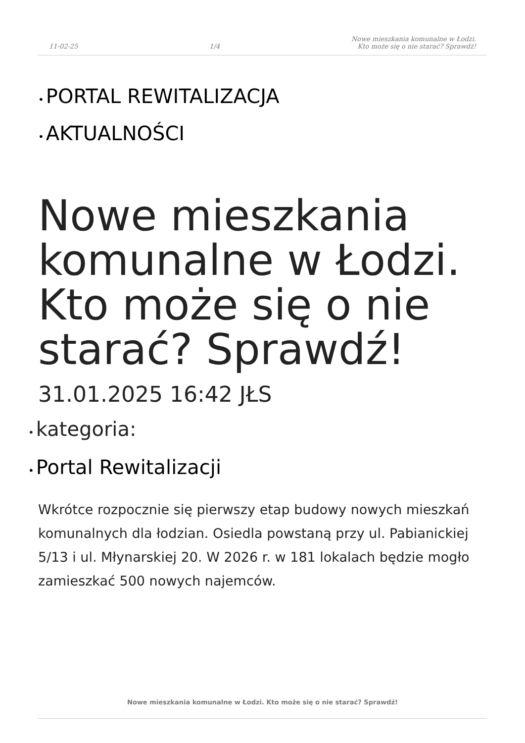11-02-25 1/4 Nowe mieszkania komunalne w Łodzi.
Kto może się o nie starać? Sprawdź!
• PORTAL REWITALIZACJA
• AKTUALNOŚCI
Nowe mieszkania komunalne w Łodzi. Kto może się o nie starać? Sprawdź!
31.01.2025 16:42 JŁS
• kategoria:
• Portal Rewitalizacji
Wkrótce rozpocznie się pierwszy etap budowy nowych mieszkań komunalnych dla łodzian. Osiedla powstaną przy ul. Pabianickiej 5/13 i ul. Młynarskiej 20. W 2026 r. w 181 lokalach będzie mogło zamieszkać 500 nowych najemców.
Nowe mieszkania komunalne w Łodzi. Kto może się o nie starać? Sprawdź!